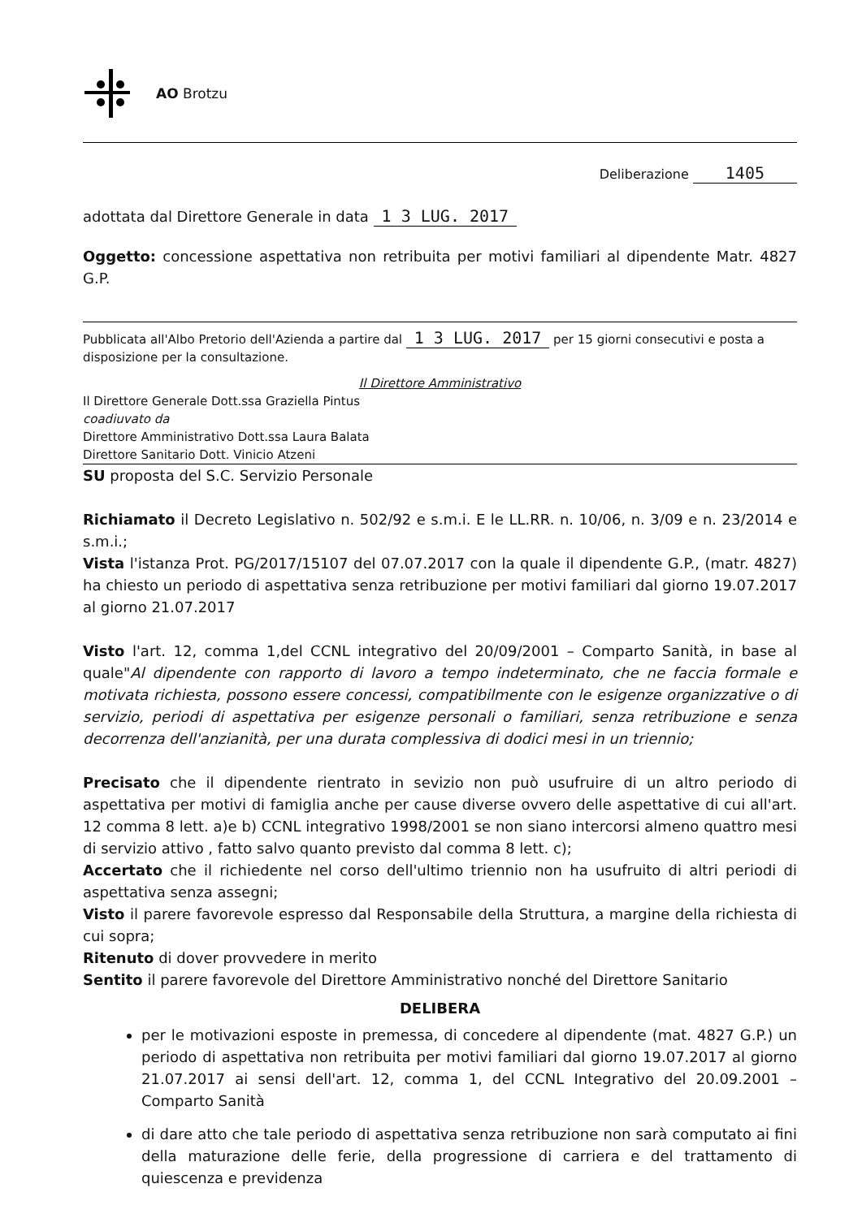AO Brotzu
Deliberazione 1405
adottata dal Direttore Generale in data 1 3 LUG. 2017
Oggetto: concessione aspettativa non retribuita per motivi familiari al dipendente Matr. 4827 G.P.
Pubblicata all'Albo Pretorio dell'Azienda a partire dal 1 3 LUG. 2017 per 15 giorni consecutivi e posta a disposizione per la consultazione.
Il Direttore Amministrativo
Il Direttore Generale Dott.ssa Graziella Pintus
coadiuvato da
Direttore Amministrativo Dott.ssa Laura Balata
Direttore Sanitario Dott. Vinicio Atzeni
SU proposta del S.C. Servizio Personale
Richiamato il Decreto Legislativo n. 502/92 e s.m.i. E le LL.RR. n. 10/06, n. 3/09 e n. 23/2014 e s.m.i.;
Vista l'istanza Prot. PG/2017/15107 del 07.07.2017 con la quale il dipendente G.P., (matr. 4827) ha chiesto un periodo di aspettativa senza retribuzione per motivi familiari dal giorno 19.07.2017 al giorno 21.07.2017
Visto l'art. 12, comma 1,del CCNL integrativo del 20/09/2001 – Comparto Sanità, in base al quale"Al dipendente con rapporto di lavoro a tempo indeterminato, che ne faccia formale e motivata richiesta, possono essere concessi, compatibilmente con le esigenze organizzative o di servizio, periodi di aspettativa per esigenze personali o familiari, senza retribuzione e senza decorrenza dell'anzianità, per una durata complessiva di dodici mesi in un triennio;
Precisato che il dipendente rientrato in sevizio non può usufruire di un altro periodo di aspettativa per motivi di famiglia anche per cause diverse ovvero delle aspettative di cui all'art. 12 comma 8 lett. a)e b) CCNL integrativo 1998/2001 se non siano intercorsi almeno quattro mesi di servizio attivo , fatto salvo quanto previsto dal comma 8 lett. c);
Accertato che il richiedente nel corso dell'ultimo triennio non ha usufruito di altri periodi di aspettativa senza assegni;
Visto il parere favorevole espresso dal Responsabile della Struttura, a margine della richiesta di cui sopra;
Ritenuto di dover provvedere in merito
Sentito il parere favorevole del Direttore Amministrativo nonché del Direttore Sanitario
DELIBERA
per le motivazioni esposte in premessa, di concedere al dipendente (mat. 4827 G.P.) un periodo di aspettativa non retribuita per motivi familiari dal giorno 19.07.2017 al giorno 21.07.2017 ai sensi dell'art. 12, comma 1, del CCNL Integrativo del 20.09.2001 – Comparto Sanità
di dare atto che tale periodo di aspettativa senza retribuzione non sarà computato ai fini della maturazione delle ferie, della progressione di carriera e del trattamento di quiescenza e previdenza